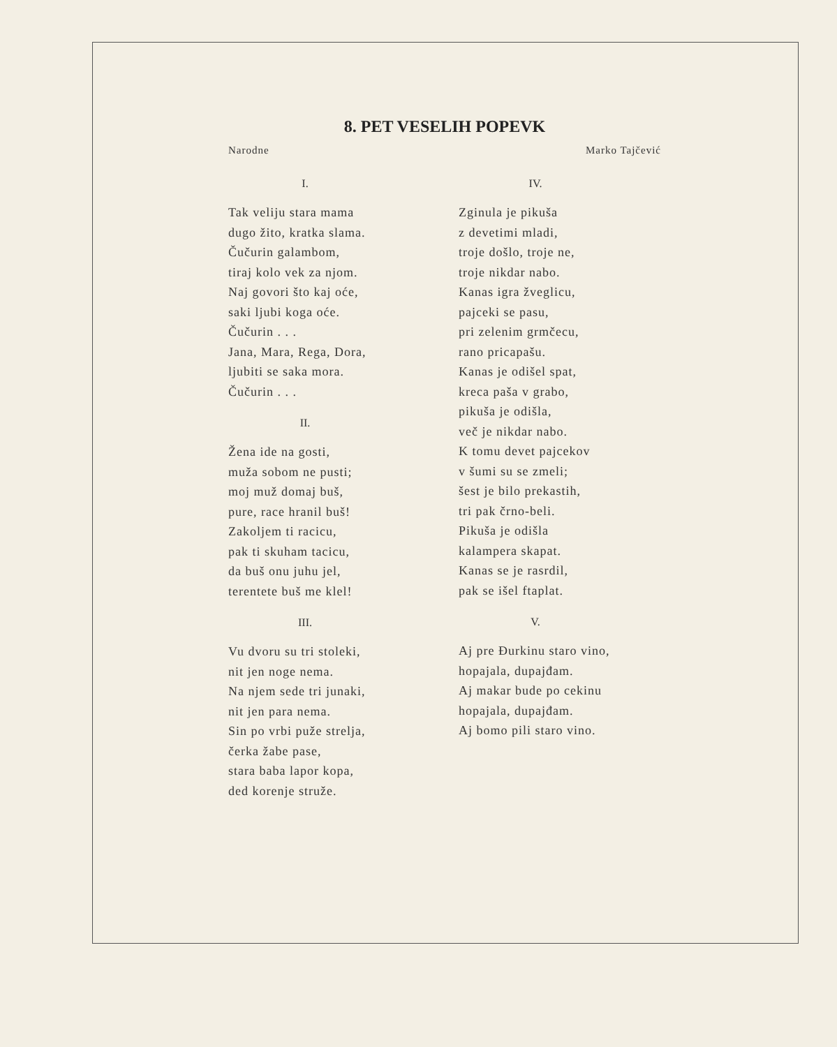8. PET VESELIH POPEVK
Narodne Marko Tajčević
I.
Tak veliju stara mama
dugo žito, kratka slama.
Čučurin galambom,
tiraj kolo vek za njom.
Naj govori što kaj oće,
saki ljubi koga oće.
Čučurin . . .
Jana, Mara, Rega, Dora,
ljubiti se saka mora.
Čučurin . . .
II.
Žena ide na gosti,
muža sobom ne pusti;
moj muž domaj buš,
pure, race hranil buš!
Zakoljem ti racicu,
pak ti skuham tacicu,
da buš onu juhu jel,
terentete buš me klel!
III.
Vu dvoru su tri stoleki,
nit jen noge nema.
Na njem sede tri junaki,
nit jen para nema.
Sin po vrbi puže strelja,
čerka žabe pase,
stara baba lapor kopa,
ded korenje struže.
IV.
Zginula je pikuša
z devetimi mladi,
troje došlo, troje ne,
troje nikdar nabo.
Kanas igra žveglicu,
pajceki se pasu,
pri zelenim grmčecu,
rano pricapašu.
Kanas je odišel spat,
kreca paša v grabo,
pikuša je odišla,
več je nikdar nabo.
K tomu devet pajcekov
v šumi su se zmeli;
šest je bilo prekastih,
tri pak črno-beli.
Pikuša je odišla
kalampera skapat.
Kanas se je rasrdil,
pak se išel ftaplat.
V.
Aj pre Đurkinu staro vino,
hopajala, dupajđam.
Aj makar bude po cekinu
hopajala, dupajđam.
Aj bomo pili staro vino.